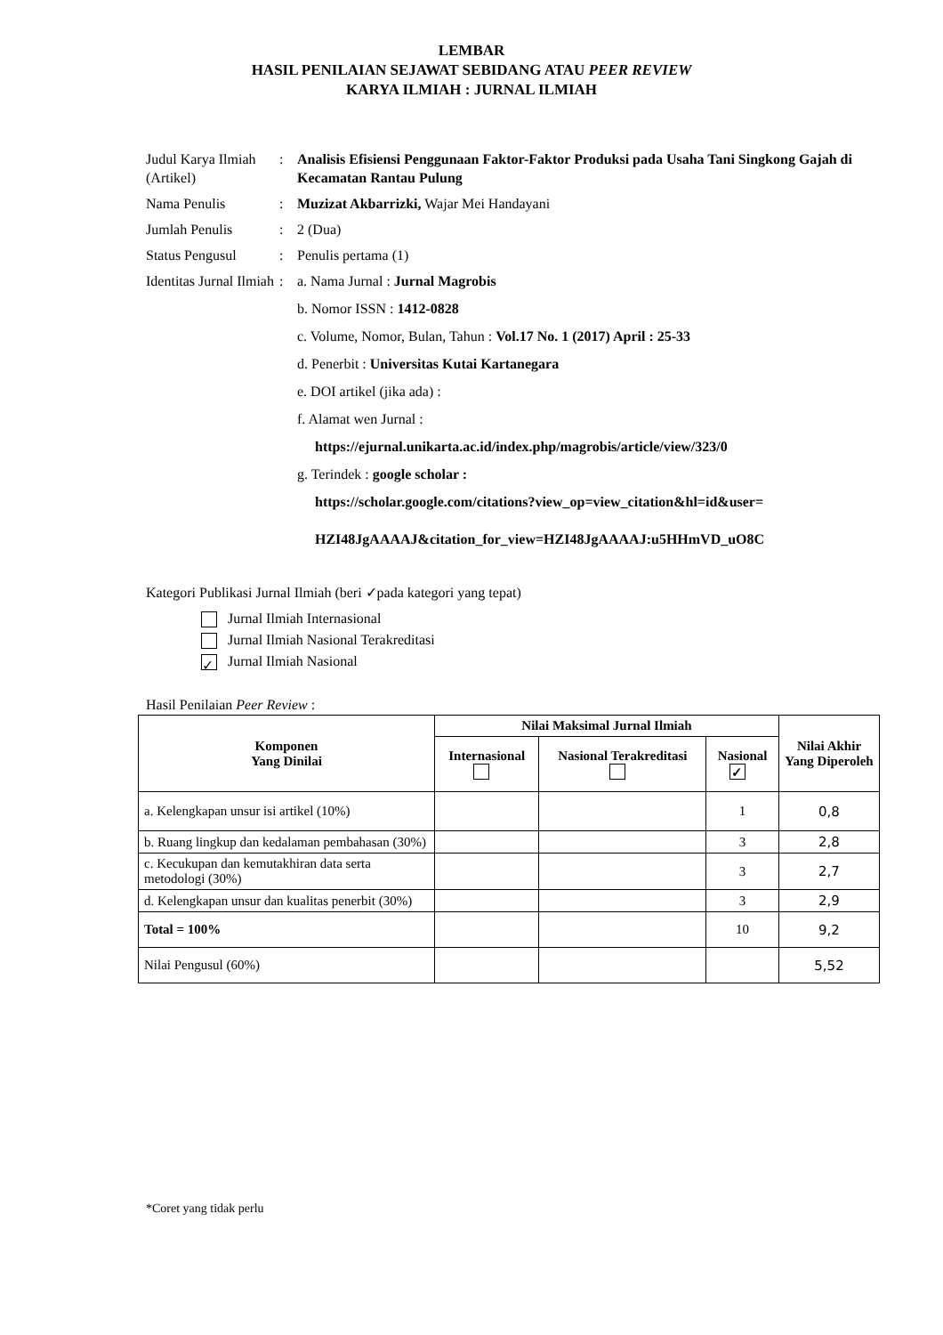LEMBAR
HASIL PENILAIAN SEJAWAT SEBIDANG ATAU PEER REVIEW
KARYA ILMIAH : JURNAL ILMIAH
| Judul Karya Ilmiah (Artikel) | : | Analisis Efisiensi Penggunaan Faktor-Faktor Produksi pada Usaha Tani Singkong Gajah di Kecamatan Rantau Pulung |
| Nama Penulis | : | Muzizat Akbarrizki, Wajar Mei Handayani |
| Jumlah Penulis | : | 2 (Dua) |
| Status Pengusul | : | Penulis pertama (1) |
| Identitas Jurnal Ilmiah | : | a. Nama Jurnal : Jurnal Magrobis b. Nomor ISSN : 1412-0828 c. Volume, Nomor, Bulan, Tahun : Vol.17 No. 1 (2017) April : 25-33 d. Penerbit : Universitas Kutai Kartanegara e. DOI artikel (jika ada) : f. Alamat wen Jurnal : https://ejurnal.unikarta.ac.id/index.php/magrobis/article/view/323/0 g. Terindek : google scholar : https://scholar.google.com/citations?view_op=view_citation&hl=id&user= HZI48JgAAAAJ&citation_for_view=HZI48JgAAAAJ:u5HHmVD_uO8C |
Kategori Publikasi Jurnal Ilmiah (beri ✓pada kategori yang tepat)
Jurnal Ilmiah Internasional
Jurnal Ilmiah Nasional Terakreditasi
✓ Jurnal Ilmiah Nasional
Hasil Penilaian Peer Review :
| Komponen Yang Dinilai | Nilai Maksimal Jurnal Ilmiah | | | Nilai Akhir Yang Diperoleh |
| --- | --- | --- | --- | --- |
| | Internasional | Nasional Terakreditasi | Nasional ✓ | |
| a. Kelengkapan unsur isi artikel (10%) | | | 1 | 0,8 |
| b. Ruang lingkup dan kedalaman pembahasan (30%) | | | 3 | 2,8 |
| c. Kecukupan dan kemutakhiran data serta metodologi (30%) | | | 3 | 2,7 |
| d. Kelengkapan unsur dan kualitas penerbit (30%) | | | 3 | 2,9 |
| Total = 100% | | | 10 | 9,2 |
| Nilai Pengusul (60%) | | | | 5,52 |
*Coret yang tidak perlu